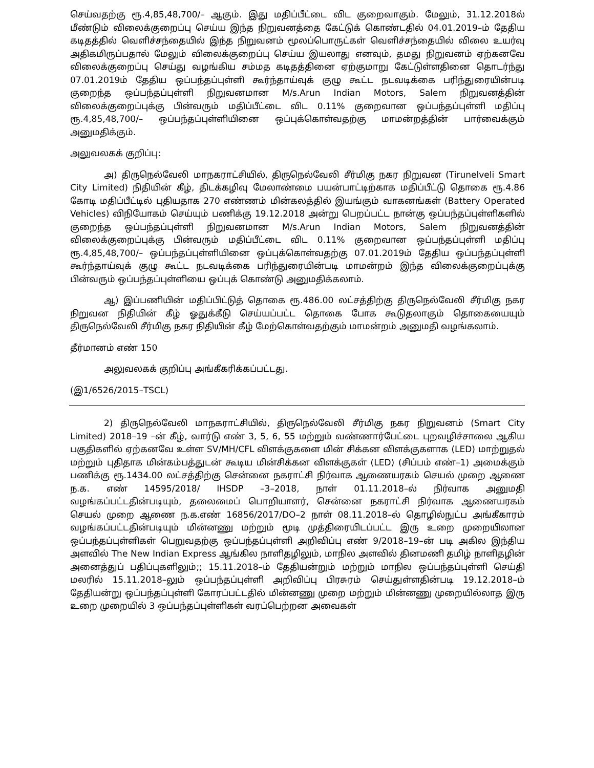செய்வதற்கு ரூ.4,85,48,700/– ஆகும். இது மதிப்பீட்டை விட குறைவாகும். மேலும், 31.12.2018ல் மீண்டும் விலைக்குறைப்பு செய்ய இந்த நிறுவனத்தை கேட்டுக் கொண்டதில் 04.01.2019–ம் தேதிய கடிதத்தில் வெளிச்சந்தையில் இந்த நிறுவனம் மூலப்பொருட்கள் வெளிச்சந்தையில் விலை உயர்வு அதிகமிருப்பதால் மேலும் விலைக்குறைப்பு செய்ய இயலாது எனவும், தமது நிறுவனம் ஏற்கனவே விலைக்குறைப்பு செய்து வழங்கிய சம்மத கடிதத்தினை ஏற்குமாறு கேட்டுள்ளதினை தொடர்ந்து 07.01.2019ம் தேதிய ஒப்பந்தப்புள்ளி கூர்ந்தாய்வுக் குழு கூட்ட நடவடிக்கை பரிந்துரையின்படி குறைந்த ஒப்பந்தப்புள்ளி நிறுவனமான M/s.Arun Indian Motors, Salem நிறுவனத்தின் விலைக்குறைப்புக்கு பின்வரும் மதிப்பீட்டை விட 0.11% குறைவான ஒப்பந்தப்புள்ளி மதிப்பு ரூ.4,85,48,700/– ஒப்பந்தப்புள்ளியினை ஒப்புக்கொள்வதற்கு மாமன்றத்தின் பார்வைக்கும் அனுமதிக்கும்.
அலுவலகக் குறிப்பு:
அ) திருநெல்வேலி மாநகராட்சியில், திருநெல்வேலி சீர்மிகு நகர நிறுவன (Tirunelveli Smart City Limited) நிதியின் கீழ், திடக்கழிவு மேலாண்மை பயன்பாட்டிற்காக மதிப்பீட்டு தொகை ரூ.4.86 கோடி மதிப்பீட்டில் புதியதாக 270 எண்ணம் மின்கலத்தில் இயங்கும் வாகனங்கள் (Battery Operated Vehicles) விநியோகம் செய்யும் பணிக்கு 19.12.2018 அன்று பெறப்பட்ட நான்கு ஒப்பந்தப்புள்ளிகளில் குறைந்த ஒப்பந்தப்புள்ளி நிறுவனமான M/s.Arun Indian Motors, Salem நிறுவனத்தின் விலைக்குறைப்புக்கு பின்வரும் மதிப்பீட்டை விட 0.11% குறைவான ஒப்பந்தப்புள்ளி மதிப்பு ரூ.4,85,48,700/– ஒப்பந்தப்புள்ளியினை ஒப்புக்கொள்வதற்கு 07.01.2019ம் தேதிய ஒப்பந்தப்புள்ளி கூர்ந்தாய்வுக் குழு கூட்ட நடவடிக்கை பரிந்துரையின்படி மாமன்றம் இந்த விலைக்குறைப்புக்கு பின்வரும் ஒப்பந்தப்புள்ளியை ஒப்புக் கொண்டு அனுமதிக்கலாம்.
ஆ) இப்பணியின் மதிப்பிட்டுத் தொகை ரூ.486.00 லட்சத்திற்கு திருநெல்வேலி சீர்மிகு நகர நிறுவன நிதியின் கீழ் ஓதுக்கீடு செய்யப்பட்ட தொகை போக கூடுதலாகும் தொகையையும் திருநெல்வேலி சீர்மிகு நகர நிதியின் கீழ் மேற்கொள்வதற்கும் மாமன்றம் அனுமதி வழங்கலாம்.
தீர்மானம் எண் 150
அலுவலகக் குறிப்பு அங்கீகரிக்கப்பட்டது.
(இ1/6526/2015–TSCL)
2) திருநெல்வேலி மாநகராட்சியில், திருநெல்வேலி சீர்மிகு நகர நிறுவனம் (Smart City Limited) 2018–19 –ன் கீழ், வார்டு எண் 3, 5, 6, 55 மற்றும் வண்ணார்பேட்டை புறவழிச்சாலை ஆகிய பகுதிகளில் ஏற்கனவே உள்ள SV/MH/CFL விளக்குகளை மின் சிக்கன விளக்குகளாக (LED) மாற்றுதல் மற்றும் புதிதாக மின்கம்பத்துடன் கூடிய மின்சிக்கன விளக்குகள் (LED) (சிப்பம் எண்–1) அமைக்கும் பணிக்கு ரூ.1434.00 லட்சத்திற்கு சென்னை நகராட்சி நிர்வாக ஆணையரகம் செயல் முறை ஆணை ந.க. எண் 14595/2018/ IHSDP –3–2018, நாள் 01.11.2018–ல் நிர்வாக அனுமதி வழங்கப்பட்டதின்படியும், தலைமைப் பொறியாளர், சென்னை நகராட்சி நிர்வாக ஆணையரகம் செயல் முறை ஆணை ந.க.எண் 16856/2017/DO–2 நாள் 08.11.2018–ல் தொழில்நுட்ப அங்கீகாரம் வழங்கப்பட்டதின்படியும் மின்னணு மற்றும் மூடி முத்திரையிடப்பட்ட இரு உறை முறையிலான ஒப்பந்தப்புள்ளிகள் பெறுவதற்கு ஒப்பந்தப்புள்ளி அறிவிப்பு எண் 9/2018–19–ன் படி அகில இந்திய அளவில் The New Indian Express ஆங்கில நாளிதழிலும், மாநில அளவில் தினமணி தமிழ் நாளிதழின் அனைத்துப் பதிப்புகளிலும்;; 15.11.2018–ம் தேதியன்றும் மற்றும் மாநில ஒப்பந்தப்புள்ளி செய்தி மலரில் 15.11.2018–லும் ஒப்பந்தப்புள்ளி அறிவிப்பு பிரசுரம் செய்துள்ளதின்படி 19.12.2018–ம் தேதியன்று ஒப்பந்தப்புள்ளி கோரப்பட்டதில் மின்னணு முறை மற்றும் மின்னணு முறையில்லாத இரு உறை முறையில் 3 ஒப்பந்தப்புள்ளிகள் வரப்பெற்றன அவைகள்